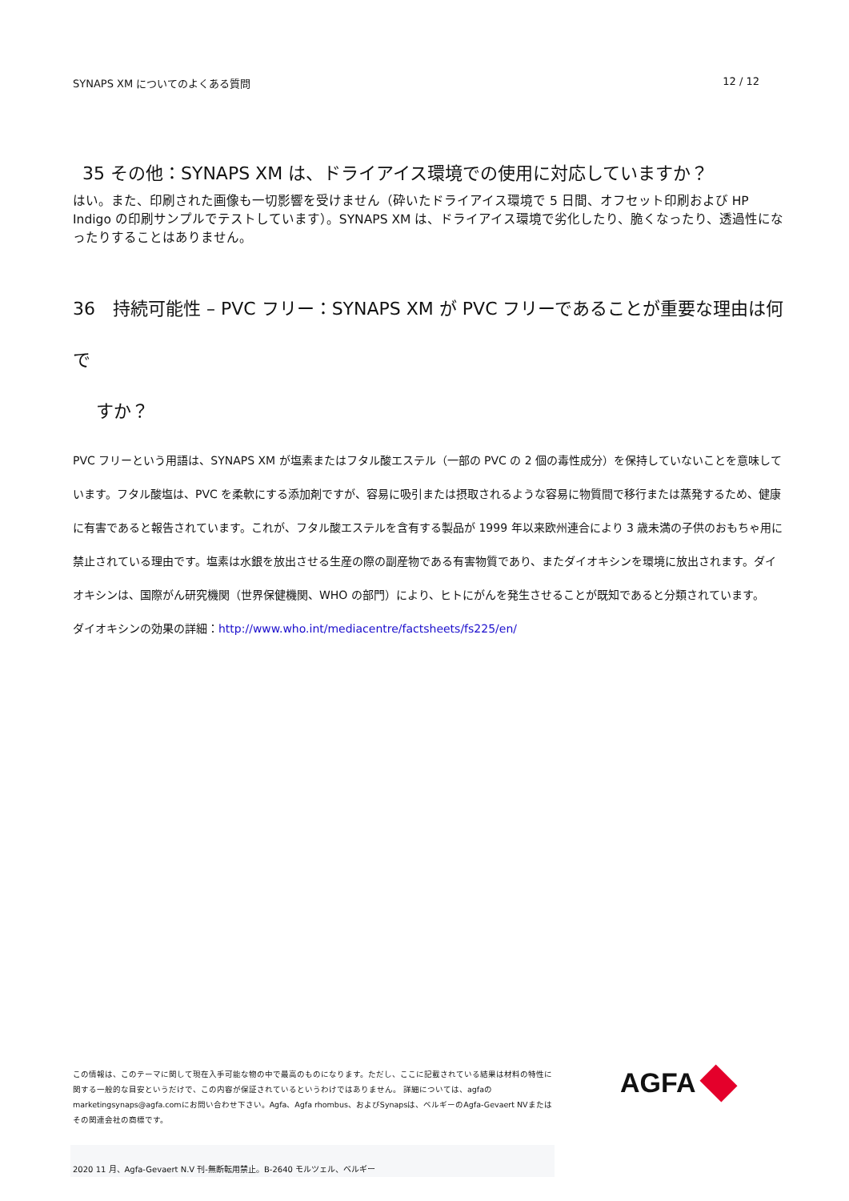SYNAPS XM についてのよくある質問 12 / 12
35 その他：SYNAPS XM は、ドライアイス環境での使用に対応していますか？
はい。また、印刷された画像も一切影響を受けません（砕いたドライアイス環境で 5 日間、オフセット印刷および HP Indigo の印刷サンプルでテストしています）。SYNAPS XM は、ドライアイス環境で劣化したり、脆くなったり、透過性になったりすることはありません。
36　持続可能性 – PVC フリー：SYNAPS XM が PVC フリーであることが重要な理由は何で
　 すか？
PVC フリーという用語は、SYNAPS XM が塩素またはフタル酸エステル（一部の PVC の 2 個の毒性成分）を保持していないことを意味しています。フタル酸塩は、PVC を柔軟にする添加剤ですが、容易に吸引または摂取されるような容易に物質間で移行または蒸発するため、健康に有害であると報告されています。これが、フタル酸エステルを含有する製品が 1999 年以来欧州連合により 3 歳未満の子供のおもちゃ用に禁止されている理由です。塩素は水銀を放出させる生産の際の副産物である有害物質であり、またダイオキシンを環境に放出されます。ダイオキシンは、国際がん研究機関（世界保健機関、WHO の部門）により、ヒトにがんを発生させることが既知であると分類されています。
ダイオキシンの効果の詳細：http://www.who.int/mediacentre/factsheets/fs225/en/
この情報は、このテーマに関して現在入手可能な物の中で最高のものになります。ただし、ここに記載されている結果は材料の特性に関する一般的な目安というだけで、この内容が保証されているというわけではありません。 詳細については、agfaのmarketingsynaps@agfa.comにお問い合わせ下さい。Agfa、Agfa rhombus、およびSynapsは、ベルギーのAgfa-Gevaert NVまたはその関連会社の商標です。
AGFA
2020 11 月、Agfa-Gevaert N.V 刊-無断転用禁止。B-2640 モルツェル、ベルギー